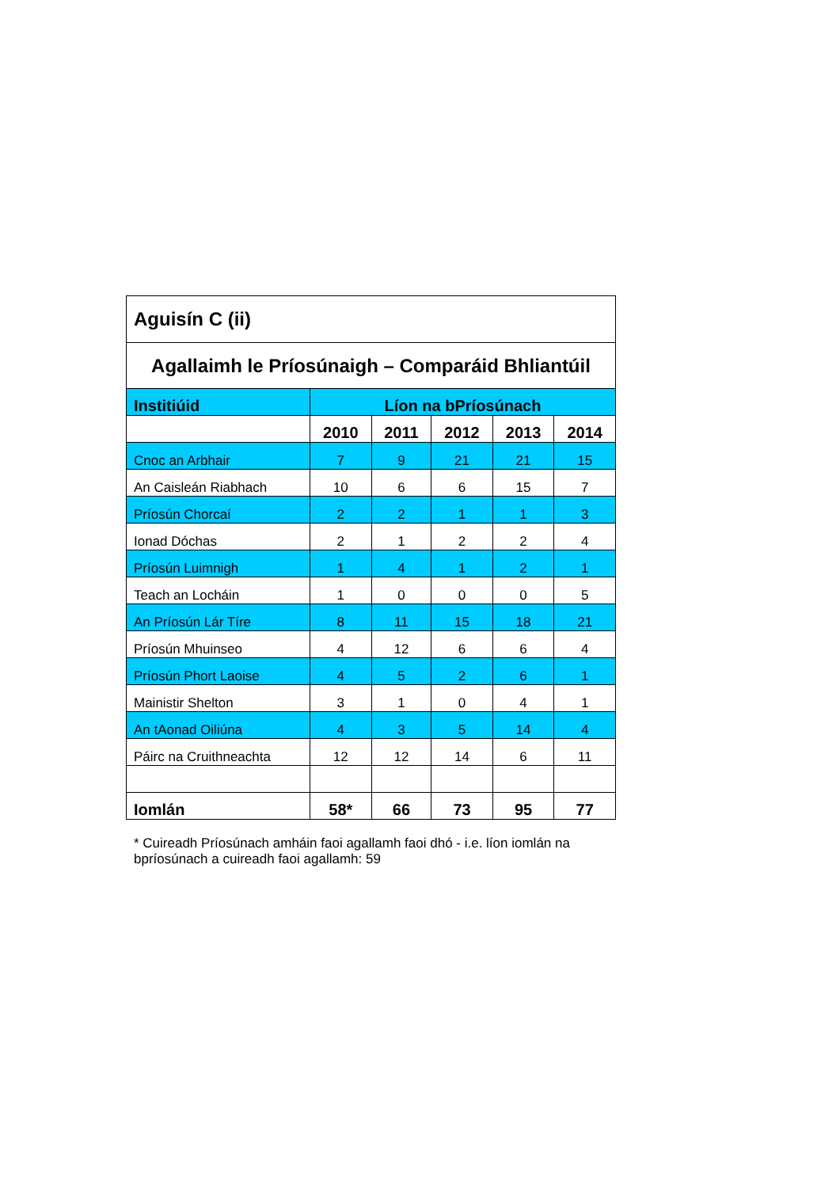| Aguisín C (ii) | | | | | |
| --- | --- | --- | --- | --- | --- |
| Agallaimh le Príosúnaigh – Comparáid Bhliantúil | | | | | |
| Institiúid | Líon na bPríosúnach | | | | |
| | 2010 | 2011 | 2012 | 2013 | 2014 |
| Cnoc an Arbhair | 7 | 9 | 21 | 21 | 15 |
| An Caisleán Riabhach | 10 | 6 | 6 | 15 | 7 |
| Príosún Chorcaí | 2 | 2 | 1 | 1 | 3 |
| Ionad Dóchas | 2 | 1 | 2 | 2 | 4 |
| Príosún Luimnigh | 1 | 4 | 1 | 2 | 1 |
| Teach an Locháin | 1 | 0 | 0 | 0 | 5 |
| An Príosún Lár Tíre | 8 | 11 | 15 | 18 | 21 |
| Príosún Mhuinseo | 4 | 12 | 6 | 6 | 4 |
| Príosún Phort Laoise | 4 | 5 | 2 | 6 | 1 |
| Mainistir Shelton | 3 | 1 | 0 | 4 | 1 |
| An tAonad Oiliúna | 4 | 3 | 5 | 14 | 4 |
| Páirc na Cruithneachta | 12 | 12 | 14 | 6 | 11 |
| Iomlán | 58* | 66 | 73 | 95 | 77 |
* Cuireadh Príosúnach amháin faoi agallamh faoi dhó - i.e. líon iomlán na bpríosúnach a cuireadh faoi agallamh: 59